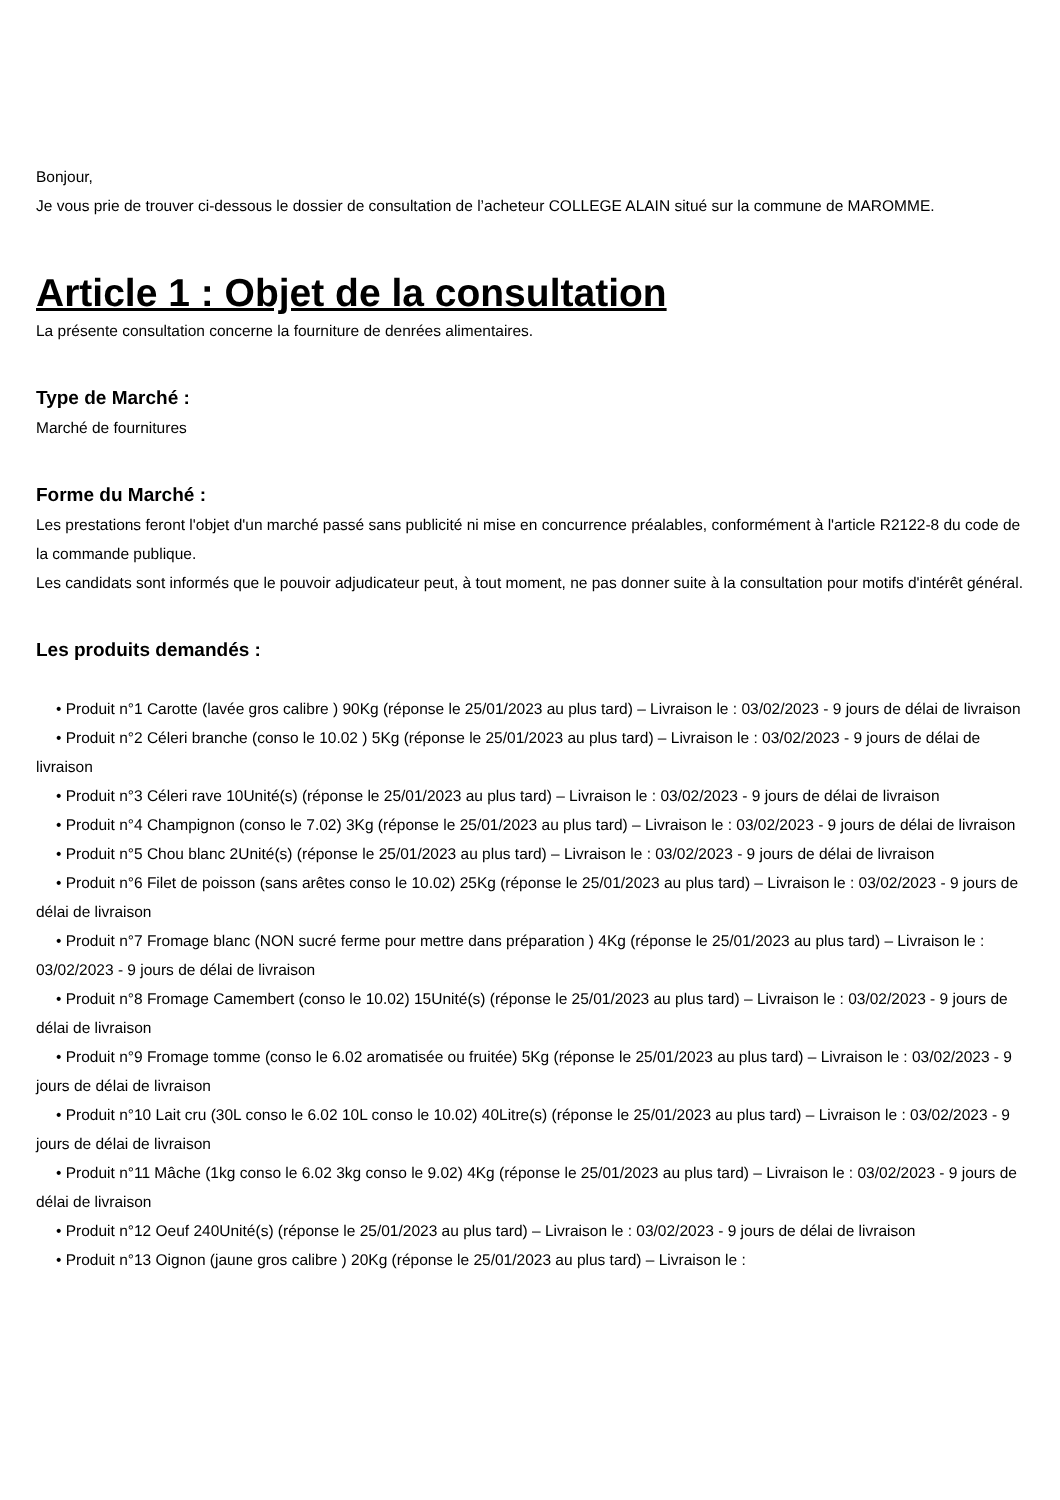Bonjour,
Je vous prie de trouver ci-dessous le dossier de consultation de l’acheteur COLLEGE ALAIN situé sur la commune de MAROMME.
Article 1 : Objet de la consultation
La présente consultation concerne la fourniture de denrées alimentaires.
Type de Marché :
Marché de fournitures
Forme du Marché :
Les prestations feront l'objet d'un marché passé sans publicité ni mise en concurrence préalables, conformément à l'article R2122-8 du code de la commande publique.
Les candidats sont informés que le pouvoir adjudicateur peut, à tout moment, ne pas donner suite à la consultation pour motifs d'intérêt général.
Les produits demandés :
• Produit n°1 Carotte (lavée gros calibre ) 90Kg (réponse le 25/01/2023 au plus tard) – Livraison le : 03/02/2023 - 9 jours de délai de livraison
• Produit n°2 Céleri branche (conso le 10.02 ) 5Kg (réponse le 25/01/2023 au plus tard) – Livraison le : 03/02/2023 - 9 jours de délai de livraison
• Produit n°3 Céleri rave 10Unité(s) (réponse le 25/01/2023 au plus tard) – Livraison le : 03/02/2023 - 9 jours de délai de livraison
• Produit n°4 Champignon (conso le 7.02) 3Kg (réponse le 25/01/2023 au plus tard) – Livraison le : 03/02/2023 - 9 jours de délai de livraison
• Produit n°5 Chou blanc 2Unité(s) (réponse le 25/01/2023 au plus tard) – Livraison le : 03/02/2023 - 9 jours de délai de livraison
• Produit n°6 Filet de poisson (sans arêtes conso le 10.02) 25Kg (réponse le 25/01/2023 au plus tard) – Livraison le : 03/02/2023 - 9 jours de délai de livraison
• Produit n°7 Fromage blanc (NON sucré ferme pour mettre dans préparation ) 4Kg (réponse le 25/01/2023 au plus tard) – Livraison le : 03/02/2023 - 9 jours de délai de livraison
• Produit n°8 Fromage Camembert (conso le 10.02) 15Unité(s) (réponse le 25/01/2023 au plus tard) – Livraison le : 03/02/2023 - 9 jours de délai de livraison
• Produit n°9 Fromage tomme (conso le 6.02 aromatisée ou fruitée) 5Kg (réponse le 25/01/2023 au plus tard) – Livraison le : 03/02/2023 - 9 jours de délai de livraison
• Produit n°10 Lait cru (30L conso le 6.02 10L conso le 10.02) 40Litre(s) (réponse le 25/01/2023 au plus tard) – Livraison le : 03/02/2023 - 9 jours de délai de livraison
• Produit n°11 Mâche (1kg conso le 6.02 3kg conso le 9.02) 4Kg (réponse le 25/01/2023 au plus tard) – Livraison le : 03/02/2023 - 9 jours de délai de livraison
• Produit n°12 Oeuf 240Unité(s) (réponse le 25/01/2023 au plus tard) – Livraison le : 03/02/2023 - 9 jours de délai de livraison
• Produit n°13 Oignon (jaune gros calibre ) 20Kg (réponse le 25/01/2023 au plus tard) – Livraison le :